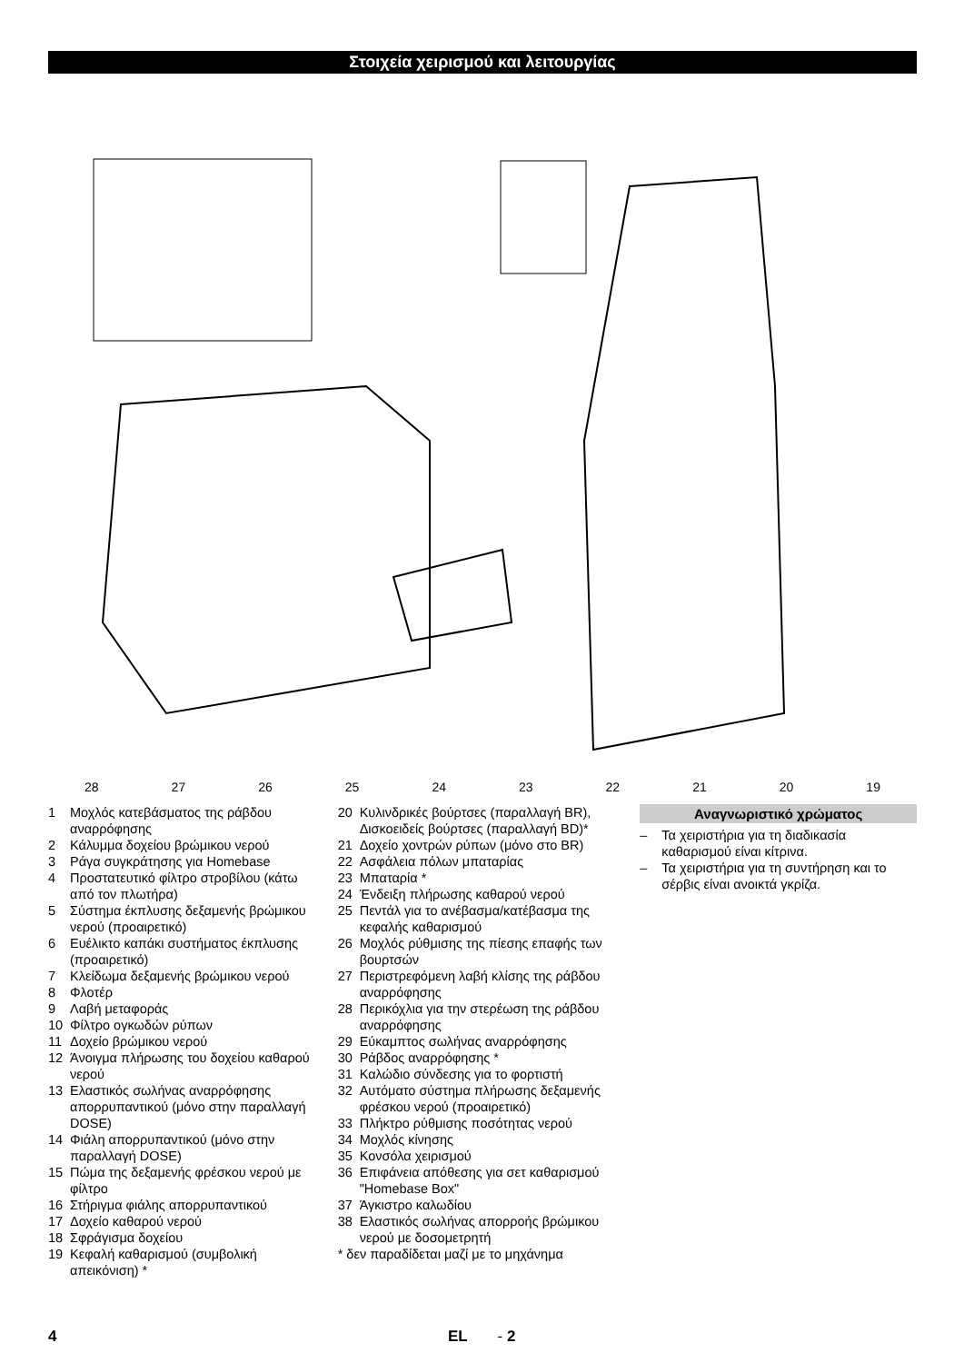Στοιχεία χειρισμού και λειτουργίας
28 27 26 25 24 23 22 21 20 19
1 Μοχλός κατεβάσματος της ράβδου αναρρόφησης
2 Κάλυμμα δοχείου βρώμικου νερού
3 Ράγα συγκράτησης για Homebase
4 Προστατευτικό φίλτρο στροβίλου (κάτω από τον πλωτήρα)
5 Σύστημα έκπλυσης δεξαμενής βρώμικου νερού (προαιρετικό)
6 Ευέλικτο καπάκι συστήματος έκπλυσης (προαιρετικό)
7 Κλείδωμα δεξαμενής βρώμικου νερού
8 Φλοτέρ
9 Λαβή μεταφοράς
10 Φίλτρο ογκωδών ρύπων
11 Δοχείο βρώμικου νερού
12 Άνοιγμα πλήρωσης του δοχείου καθαρού νερού
13 Ελαστικός σωλήνας αναρρόφησης απορρυπαντικού (μόνο στην παραλλαγή DOSE)
14 Φιάλη απορρυπαντικού (μόνο στην παραλλαγή DOSE)
15 Πώμα της δεξαμενής φρέσκου νερού με φίλτρο
16 Στήριγμα φιάλης απορρυπαντικού
17 Δοχείο καθαρού νερού
18 Σφράγισμα δοχείου
19 Κεφαλή καθαρισμού (συμβολική απεικόνιση) *
20 Κυλινδρικές βούρτσες (παραλλαγή BR), Δισκοειδείς βούρτσες (παραλλαγή BD)*
21 Δοχείο χοντρών ρύπων (μόνο στο BR)
22 Ασφάλεια πόλων μπαταρίας
23 Μπαταρία *
24 Ένδειξη πλήρωσης καθαρού νερού
25 Πεντάλ για το ανέβασμα/κατέβασμα της κεφαλής καθαρισμού
26 Μοχλός ρύθμισης της πίεσης επαφής των βουρτσών
27 Περιστρεφόμενη λαβή κλίσης της ράβδου αναρρόφησης
28 Περικόχλια για την στερέωση της ράβδου αναρρόφησης
29 Εύκαμπτος σωλήνας αναρρόφησης
30 Ράβδος αναρρόφησης *
31 Καλώδιο σύνδεσης για το φορτιστή
32 Αυτόματο σύστημα πλήρωσης δεξαμενής φρέσκου νερού (προαιρετικό)
33 Πλήκτρο ρύθμισης ποσότητας νερού
34 Μοχλός κίνησης
35 Κονσόλα χειρισμού
36 Επιφάνεια απόθεσης για σετ καθαρισμού "Homebase Box"
37 Άγκιστρο καλωδίου
38 Ελαστικός σωλήνας απορροής βρώμικου νερού με δοσομετρητή
* δεν παραδίδεται μαζί με το μηχάνημα
Αναγνωριστικό χρώματος
– Τα χειριστήρια για τη διαδικασία καθαρισμού είναι κίτρινα.
– Τα χειριστήρια για τη συντήρηση και το σέρβις είναι ανοικτά γκρίζα.
4 EL - 2